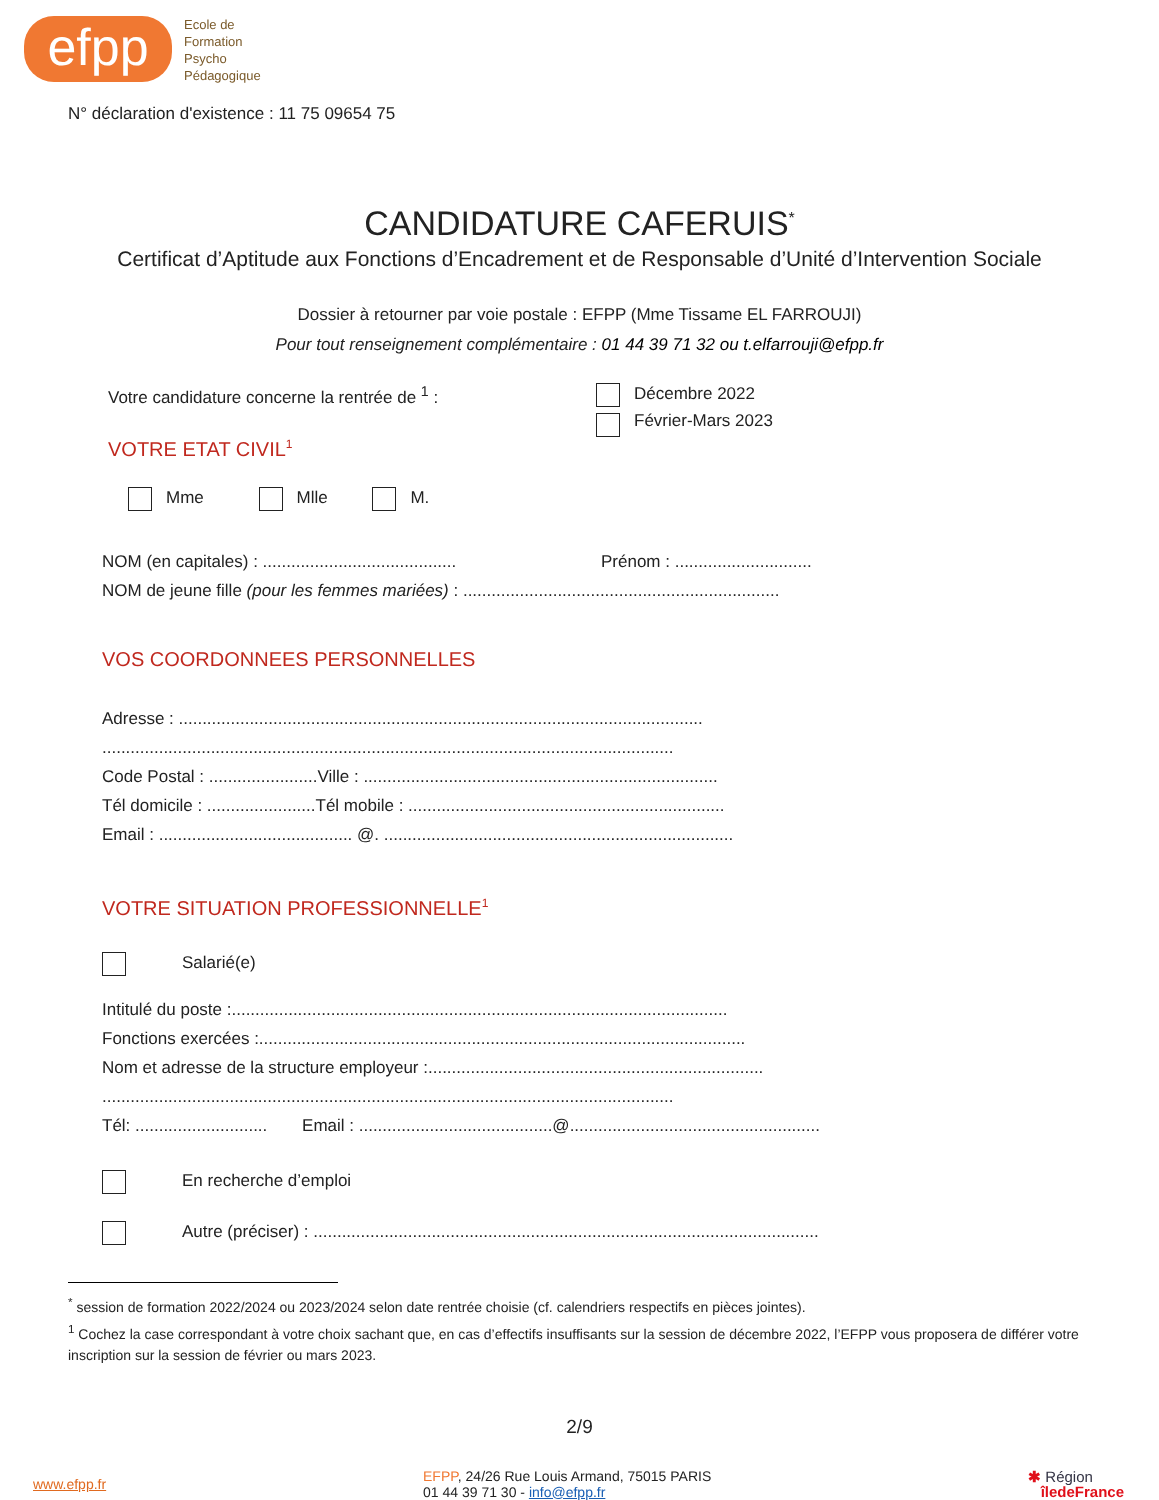efpp
Ecole de
Formation
Psycho
Pédagogique
N° déclaration d'existence : 11 75 09654 75
CANDIDATURE CAFERUIS<sup>*</sup>
Certificat d’Aptitude aux Fonctions d’Encadrement et de Responsable d’Unité d’Intervention Sociale
Dossier à retourner par voie postale : EFPP (Mme Tissame EL FARROUJI)
Pour tout renseignement complémentaire : 01 44 39 71 32 ou t.elfarrouji@efpp.fr
Votre candidature concerne la rentrée de <sup>1</sup> : Décembre 2022
Février-Mars 2023
VOTRE ETAT CIVIL<sup>1</sup>
Mme Mlle M.
NOM (en capitales) : ......................................... Prénom : .............................
NOM de jeune fille (pour les femmes mariées) : ...................................................................
VOS COORDONNEES PERSONNELLES
Adresse : ...............................................................................................................
.........................................................................................................................
Code Postal : .......................Ville : ...........................................................................
Tél domicile : .......................Tél mobile : ...................................................................
Email : ......................................... @. ..........................................................................
VOTRE SITUATION PROFESSIONNELLE<sup>1</sup>
Salarié(e)
Intitulé du poste :.........................................................................................................
Fonctions exercées :.......................................................................................................
Nom et adresse de la structure employeur :.......................................................................
.........................................................................................................................
Tél: ............................ Email : .........................................@.....................................................
En recherche d’emploi
Autre (préciser) : ...........................................................................................................
<sup>*</sup> session de formation 2022/2024 ou 2023/2024 selon date rentrée choisie (cf. calendriers respectifs en pièces jointes).
<sup>1</sup> Cochez la case correspondant à votre choix sachant que, en cas d’effectifs insuffisants sur la session de décembre 2022, l’EFPP vous proposera de différer votre inscription sur la session de février ou mars 2023.
2/9
www.efpp.fr
EFPP, 24/26 Rue Louis Armand, 75015 PARIS
01 44 39 71 30 - info@efpp.fr
✱ Région
îledeFrance